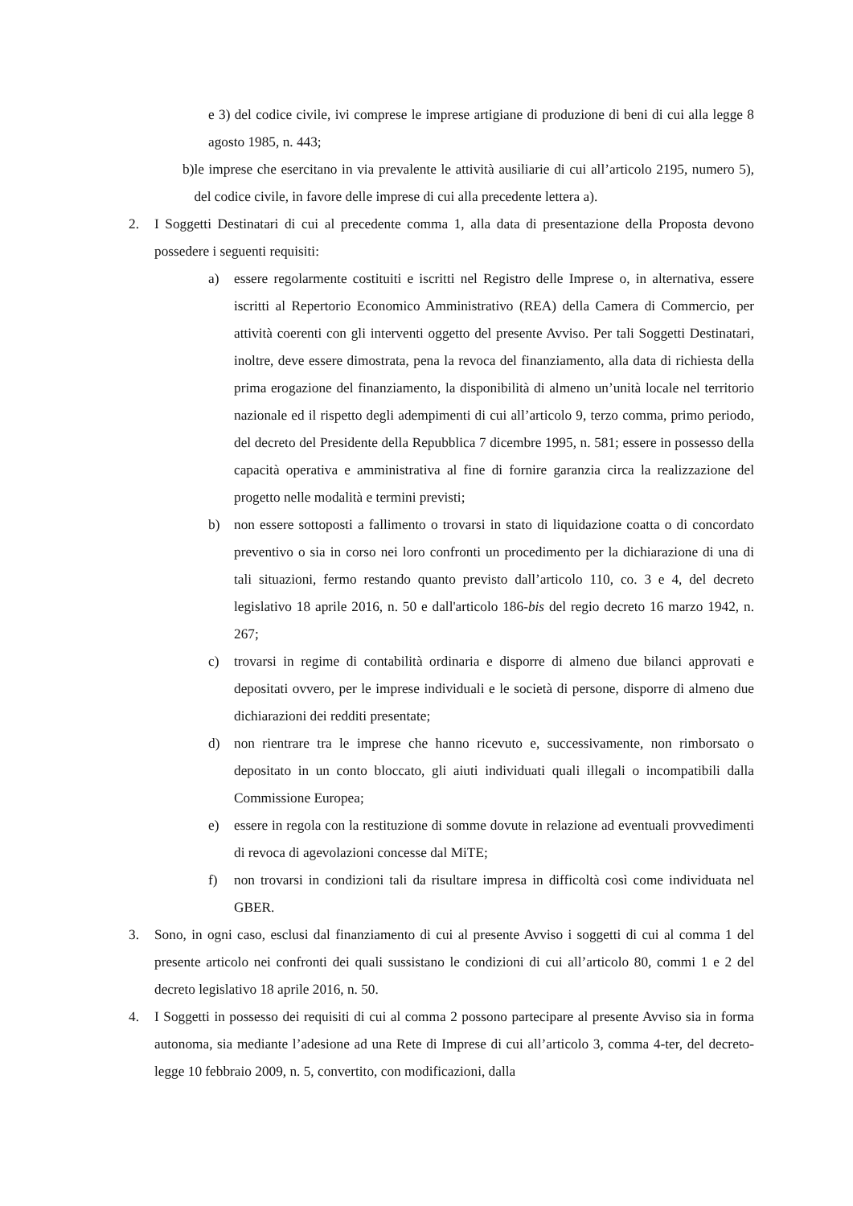e 3) del codice civile, ivi comprese le imprese artigiane di produzione di beni di cui alla legge 8 agosto 1985, n. 443;
b) le imprese che esercitano in via prevalente le attività ausiliarie di cui all’articolo 2195, numero 5), del codice civile, in favore delle imprese di cui alla precedente lettera a).
2. I Soggetti Destinatari di cui al precedente comma 1, alla data di presentazione della Proposta devono possedere i seguenti requisiti:
a) essere regolarmente costituiti e iscritti nel Registro delle Imprese o, in alternativa, essere iscritti al Repertorio Economico Amministrativo (REA) della Camera di Commercio, per attività coerenti con gli interventi oggetto del presente Avviso. Per tali Soggetti Destinatari, inoltre, deve essere dimostrata, pena la revoca del finanziamento, alla data di richiesta della prima erogazione del finanziamento, la disponibilità di almeno un’unità locale nel territorio nazionale ed il rispetto degli adempimenti di cui all’articolo 9, terzo comma, primo periodo, del decreto del Presidente della Repubblica 7 dicembre 1995, n. 581; essere in possesso della capacità operativa e amministrativa al fine di fornire garanzia circa la realizzazione del progetto nelle modalità e termini previsti;
b) non essere sottoposti a fallimento o trovarsi in stato di liquidazione coatta o di concordato preventivo o sia in corso nei loro confronti un procedimento per la dichiarazione di una di tali situazioni, fermo restando quanto previsto dall’articolo 110, co. 3 e 4, del decreto legislativo 18 aprile 2016, n. 50 e dall'articolo 186-bis del regio decreto 16 marzo 1942, n. 267;
c) trovarsi in regime di contabilità ordinaria e disporre di almeno due bilanci approvati e depositati ovvero, per le imprese individuali e le società di persone, disporre di almeno due dichiarazioni dei redditi presentate;
d) non rientrare tra le imprese che hanno ricevuto e, successivamente, non rimborsato o depositato in un conto bloccato, gli aiuti individuati quali illegali o incompatibili dalla Commissione Europea;
e) essere in regola con la restituzione di somme dovute in relazione ad eventuali provvedimenti di revoca di agevolazioni concesse dal MiTE;
f) non trovarsi in condizioni tali da risultare impresa in difficoltà così come individuata nel GBER.
3. Sono, in ogni caso, esclusi dal finanziamento di cui al presente Avviso i soggetti di cui al comma 1 del presente articolo nei confronti dei quali sussistano le condizioni di cui all’articolo 80, commi 1 e 2 del decreto legislativo 18 aprile 2016, n. 50.
4. I Soggetti in possesso dei requisiti di cui al comma 2 possono partecipare al presente Avviso sia in forma autonoma, sia mediante l’adesione ad una Rete di Imprese di cui all’articolo 3, comma 4-ter, del decreto-legge 10 febbraio 2009, n. 5, convertito, con modificazioni, dalla